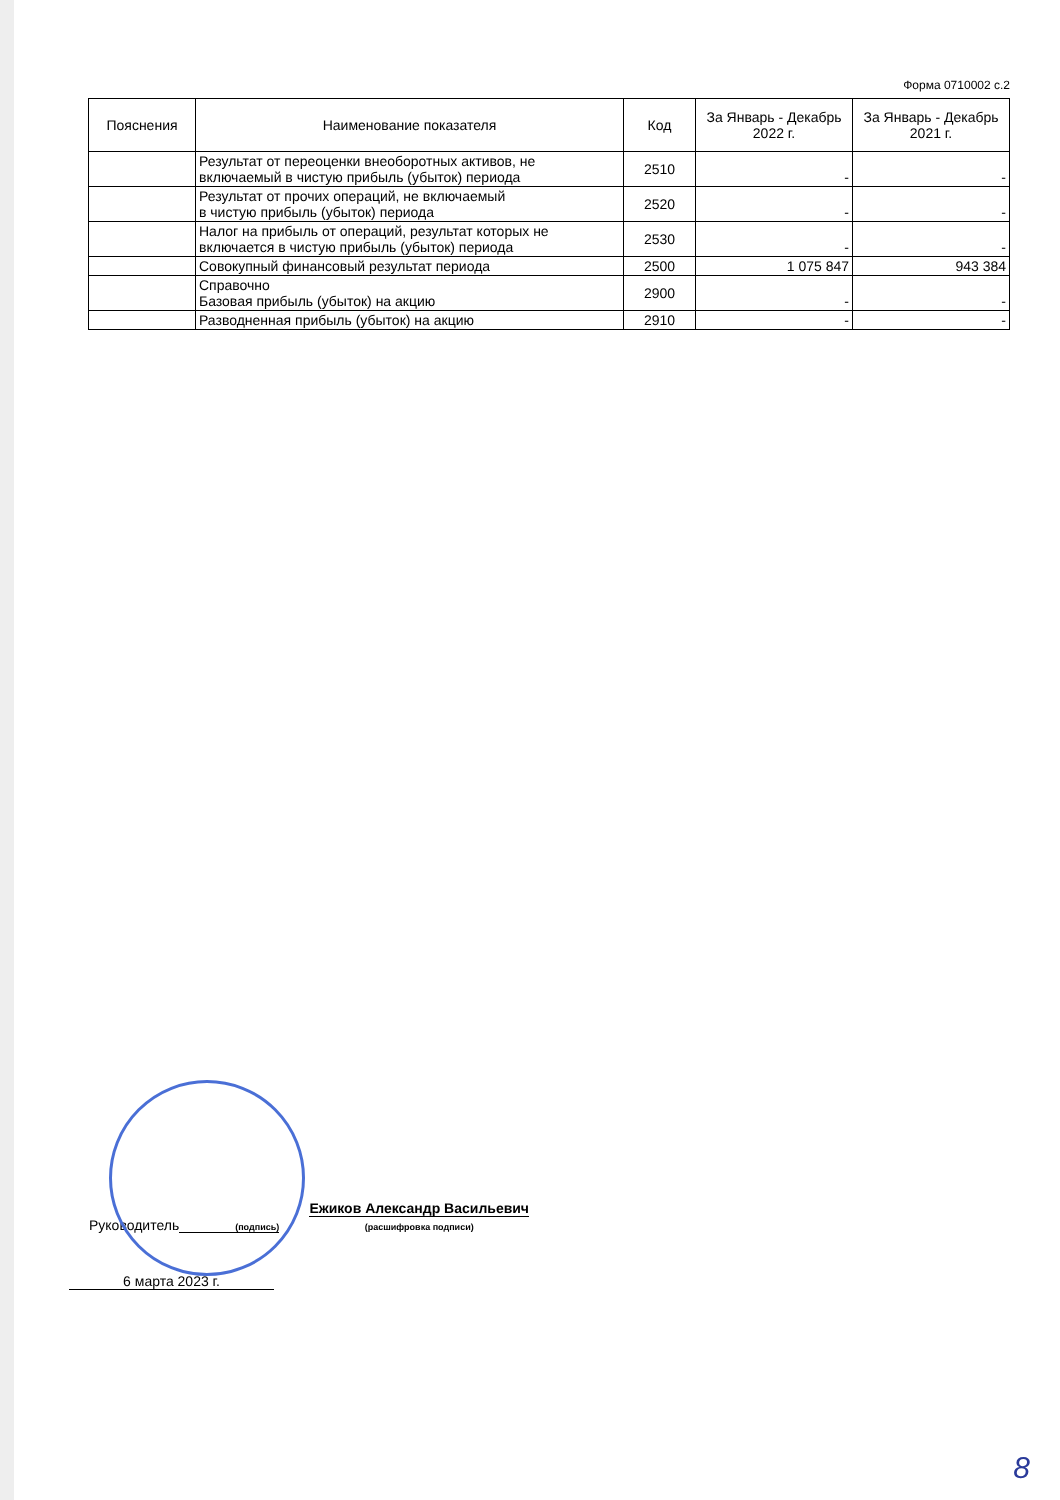Форма 0710002 с.2
| Пояснения | Наименование показателя | Код | За Январь - Декабрь 2022 г. | За Январь - Декабрь 2021 г. |
| --- | --- | --- | --- | --- |
| | Результат от переоценки внеоборотных активов, не включаемый в чистую прибыль (убыток) периода | 2510 | - | - |
| | Результат от прочих операций, не включаемый в чистую прибыль (убыток) периода | 2520 | - | - |
| | Налог на прибыль от операций, результат которых не включается в чистую прибыль (убыток) периода | 2530 | - | - |
| | Совокупный финансовый результат периода | 2500 | 1 075 847 | 943 384 |
| | Справочно Базовая прибыль (убыток) на акцию | 2900 | - | - |
| | Разводненная прибыль (убыток) на акцию | 2910 | - | - |
Руководитель
(подпись)
Ежиков Александр Васильевич
(расшифровка подписи)
6 марта 2023 г.
8